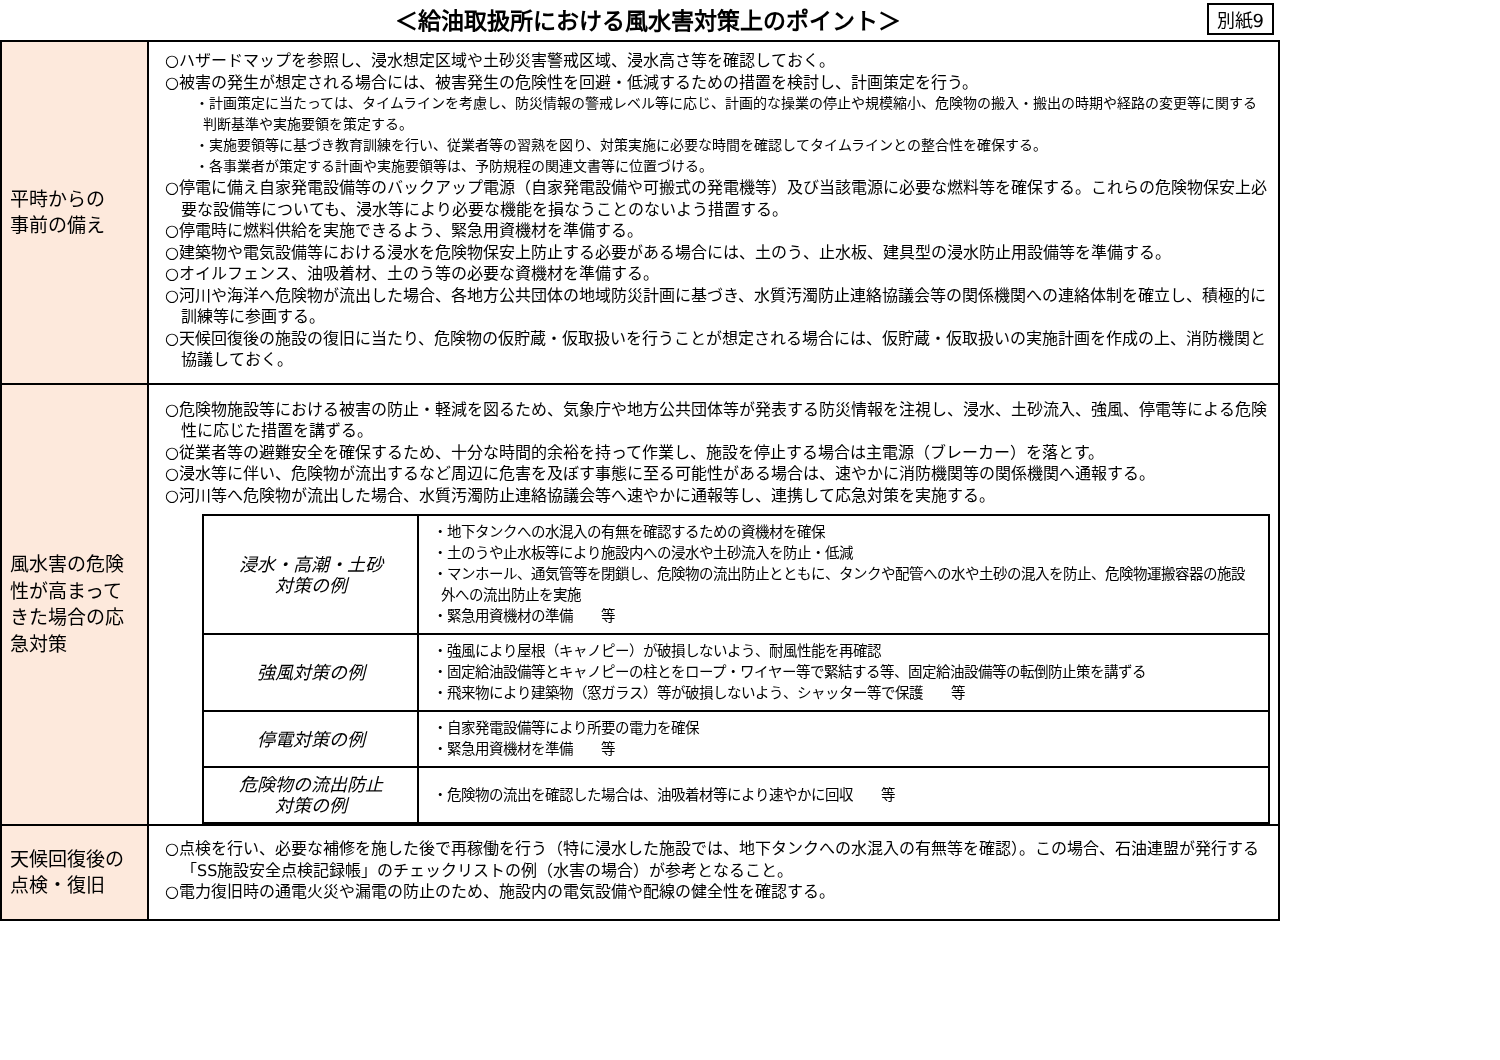＜給油取扱所における風水害対策上のポイント＞
別紙9
| 平時からの 事前の備え | ○ハザードマップを参照し、浸水想定区域や土砂災害警戒区域、浸水高さ等を確認しておく。 ○被害の発生が想定される場合には、被害発生の危険性を回避・低減するための措置を検討し、計画策定を行う。 ・計画策定に当たっては、タイムラインを考慮し、防災情報の警戒レベル等に応じ、計画的な操業の停止や規模縮小、危険物の搬入・搬出の時期や経路の変更等に関する判断基準や実施要領を策定する。 ・実施要領等に基づき教育訓練を行い、従業者等の習熟を図り、対策実施に必要な時間を確認してタイムラインとの整合性を確保する。 ・各事業者が策定する計画や実施要領等は、予防規程の関連文書等に位置づける。 ○停電に備え自家発電設備等のバックアップ電源（自家発電設備や可搬式の発電機等）及び当該電源に必要な燃料等を確保する。これらの危険物保安上必要な設備等についても、浸水等により必要な機能を損なうことのないよう措置する。 ○停電時に燃料供給を実施できるよう、緊急用資機材を準備する。 ○建築物や電気設備等における浸水を危険物保安上防止する必要がある場合には、土のう、止水板、建具型の浸水防止用設備等を準備する。 ○オイルフェンス、油吸着材、土のう等の必要な資機材を準備する。 ○河川や海洋へ危険物が流出した場合、各地方公共団体の地域防災計画に基づき、水質汚濁防止連絡協議会等の関係機関への連絡体制を確立し、積極的に訓練等に参画する。 ○天候回復後の施設の復旧に当たり、危険物の仮貯蔵・仮取扱いを行うことが想定される場合には、仮貯蔵・仮取扱いの実施計画を作成の上、消防機関と協議しておく。 |
| 風水害の危険性が高まってきた場合の応急対策 | ○危険物施設等における被害の防止・軽減を図るため、気象庁や地方公共団体等が発表する防災情報を注視し、浸水、土砂流入、強風、停電等による危険性に応じた措置を講ずる。 ○従業者等の避難安全を確保するため、十分な時間的余裕を持って作業し、施設を停止する場合は主電源（ブレーカー）を落とす。 ○浸水等に伴い、危険物が流出するなど周辺に危害を及ぼす事態に至る可能性がある場合は、速やかに消防機関等の関係機関へ通報する。 ○河川等へ危険物が流出した場合、水質汚濁防止連絡協議会等へ速やかに通報等し、連携して応急対策を実施する。 / 浸水・高潮・土砂 対策の例 / ・地下タンクへの水混入の有無を確認するための資機材を確保 ・土のうや止水板等により施設内への浸水や土砂流入を防止・低減 ・マンホール、通気管等を閉鎖し、危険物の流出防止とともに、タンクや配管への水や土砂の混入を防止、危険物運搬容器の施設外への流出防止を実施 ・緊急用資機材の準備 等 / / 強風対策の例 / ・強風により屋根（キャノピー）が破損しないよう、耐風性能を再確認 ・固定給油設備等とキャノピーの柱とをロープ・ワイヤー等で緊結する等、固定給油設備等の転倒防止策を講ずる ・飛来物により建築物（窓ガラス）等が破損しないよう、シャッター等で保護 等 / / 停電対策の例 / ・自家発電設備等により所要の電力を確保 ・緊急用資機材を準備 等 / / 危険物の流出防止 対策の例 / ・危険物の流出を確認した場合は、油吸着材等により速やかに回収 等 / |
| 天候回復後の 点検・復旧 | ○点検を行い、必要な補修を施した後で再稼働を行う（特に浸水した施設では、地下タンクへの水混入の有無等を確認）。この場合、石油連盟が発行する「SS施設安全点検記録帳」のチェックリストの例（水害の場合）が参考となること。 ○電力復旧時の通電火災や漏電の防止のため、施設内の電気設備や配線の健全性を確認する。 |